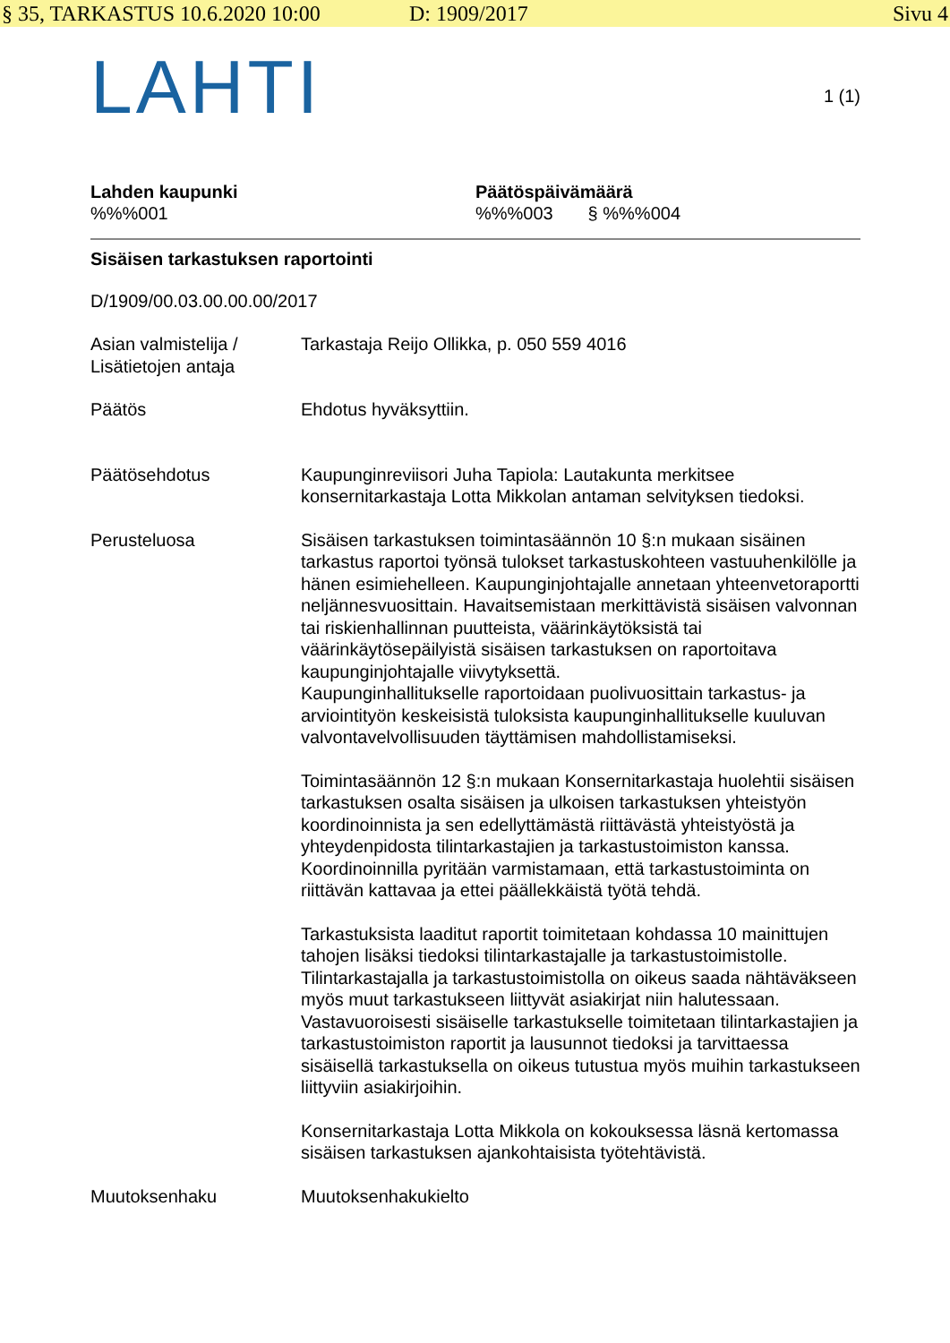§ 35, TARKASTUS 10.6.2020 10:00 D: 1909/2017 Sivu 4
LAHTI
1 (1)
Lahden kaupunki
%%%001
Päätöspäivämäärä
%%%003 § %%%004
Sisäisen tarkastuksen raportointi
D/1909/00.03.00.00.00/2017
Asian valmistelija / Lisätietojen antaja
Tarkastaja Reijo Ollikka, p. 050 559 4016
Päätös Ehdotus hyväksyttiin.
Päätösehdotus Kaupunginreviisori Juha Tapiola: Lautakunta merkitsee konsernitarkastaja Lotta Mikkolan antaman selvityksen tiedoksi.
Perusteluosa Sisäisen tarkastuksen toimintasäännön 10 §:n mukaan sisäinen tarkastus raportoi työnsä tulokset tarkastuskohteen vastuuhenkilölle ja hänen esimiehelleen. Kaupunginjohtajalle annetaan yhteenvetoraportti neljännesvuosittain. Havaitsemistaan merkittävistä sisäisen valvonnan tai riskienhallinnan puutteista, väärinkäytöksistä tai väärinkäytösepäilyistä sisäisen tarkastuksen on raportoitava kaupunginjohtajalle viivytyksettä.
Kaupunginhallitukselle raportoidaan puolivuosittain tarkastus- ja arviointityön keskeisistä tuloksista kaupunginhallitukselle kuuluvan valvontavelvollisuuden täyttämisen mahdollistamiseksi.
Toimintasäännön 12 §:n mukaan Konsernitarkastaja huolehtii sisäisen tarkastuksen osalta sisäisen ja ulkoisen tarkastuksen yhteistyön koordinoinnista ja sen edellyttämästä riittävästä yhteistyöstä ja yhteydenpidosta tilintarkastajien ja tarkastustoimiston kanssa. Koordinoinnilla pyritään varmistamaan, että tarkastustoiminta on riittävän kattavaa ja ettei päällekkäistä työtä tehdä.
Tarkastuksista laaditut raportit toimitetaan kohdassa 10 mainittujen tahojen lisäksi tiedoksi tilintarkastajalle ja tarkastustoimistolle. Tilintarkastajalla ja tarkastustoimistolla on oikeus saada nähtäväkseen myös muut tarkastukseen liittyvät asiakirjat niin halutessaan. Vastavuoroisesti sisäiselle tarkastukselle toimitetaan tilintarkastajien ja tarkastustoimiston raportit ja lausunnot tiedoksi ja tarvittaessa sisäisellä tarkastuksella on oikeus tutustua myös muihin tarkastukseen liittyviin asiakirjoihin.
Konsernitarkastaja Lotta Mikkola on kokouksessa läsnä kertomassa sisäisen tarkastuksen ajankohtaisista työtehtävistä.
Muutoksenhaku Muutoksenhakukielto